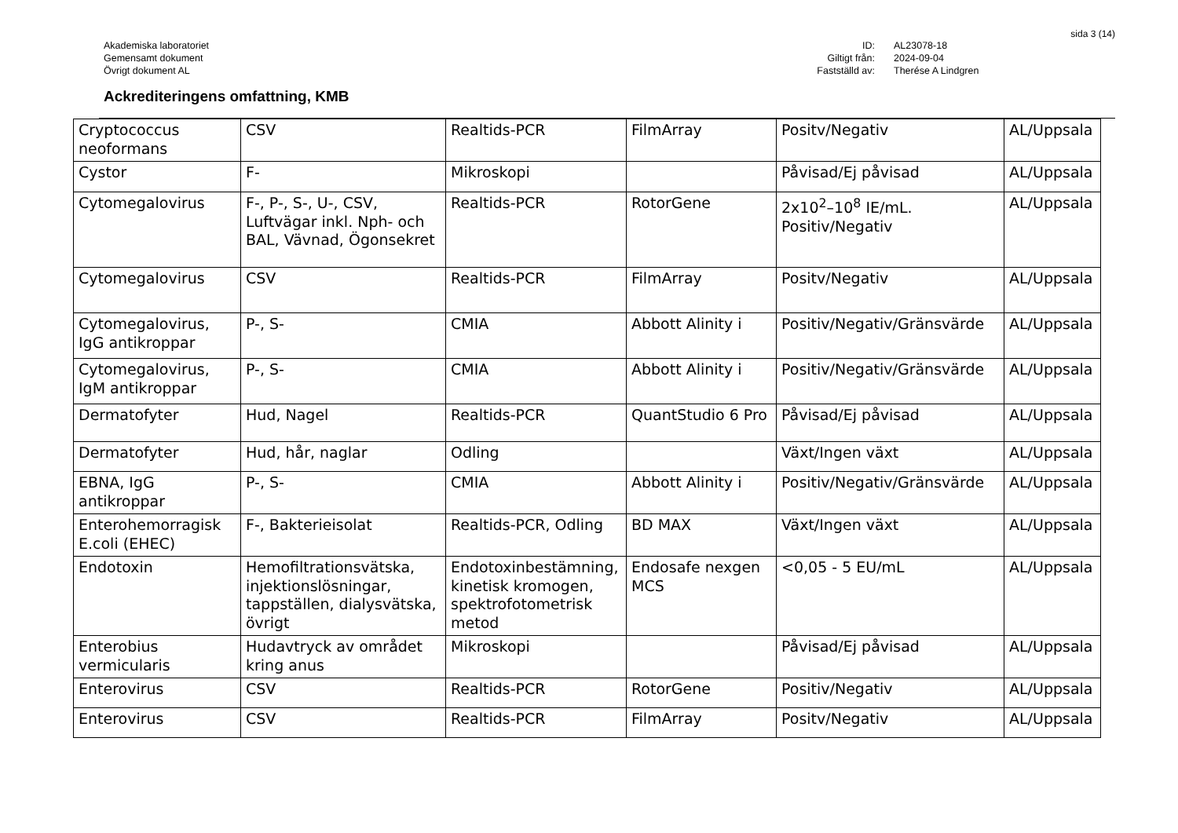sida 3 (14)
Akademiska laboratoriet
Gemensamt dokument
Övrigt dokument AL
ID:
Giltigt från:
Fastställd av:
AL23078-18
2024-09-04
Therése A Lindgren
Ackrediteringens omfattning, KMB
| Cryptococcus neoformans | CSV | Realtids-PCR | FilmArray | Positv/Negativ | AL/Uppsala |
| Cystor | F- | Mikroskopi | | Påvisad/Ej påvisad | AL/Uppsala |
| Cytomegalovirus | F-, P-, S-, U-, CSV, Luftvägar inkl. Nph- och BAL, Vävnad, Ögonsekret | Realtids-PCR | RotorGene | 2x10<sup>2</sup>–10<sup>8</sup> IE/mL. Positiv/Negativ | AL/Uppsala |
| Cytomegalovirus | CSV | Realtids-PCR | FilmArray | Positv/Negativ | AL/Uppsala |
| Cytomegalovirus, IgG antikroppar | P-, S- | CMIA | Abbott Alinity i | Positiv/Negativ/Gränsvärde | AL/Uppsala |
| Cytomegalovirus, IgM antikroppar | P-, S- | CMIA | Abbott Alinity i | Positiv/Negativ/Gränsvärde | AL/Uppsala |
| Dermatofyter | Hud, Nagel | Realtids-PCR | QuantStudio 6 Pro | Påvisad/Ej påvisad | AL/Uppsala |
| Dermatofyter | Hud, hår, naglar | Odling | | Växt/Ingen växt | AL/Uppsala |
| EBNA, IgG antikroppar | P-, S- | CMIA | Abbott Alinity i | Positiv/Negativ/Gränsvärde | AL/Uppsala |
| Enterohemorragisk E.coli (EHEC) | F-, Bakterieisolat | Realtids-PCR, Odling | BD MAX | Växt/Ingen växt | AL/Uppsala |
| Endotoxin | Hemofiltrationsvätska, injektionslösningar, tappställen, dialysvätska, övrigt | Endotoxinbestämning, kinetisk kromogen, spektrofotometrisk metod | Endosafe nexgen MCS | <0,05 - 5 EU/mL | AL/Uppsala |
| Enterobius vermicularis | Hudavtryck av området kring anus | Mikroskopi | | Påvisad/Ej påvisad | AL/Uppsala |
| Enterovirus | CSV | Realtids-PCR | RotorGene | Positiv/Negativ | AL/Uppsala |
| Enterovirus | CSV | Realtids-PCR | FilmArray | Positv/Negativ | AL/Uppsala |